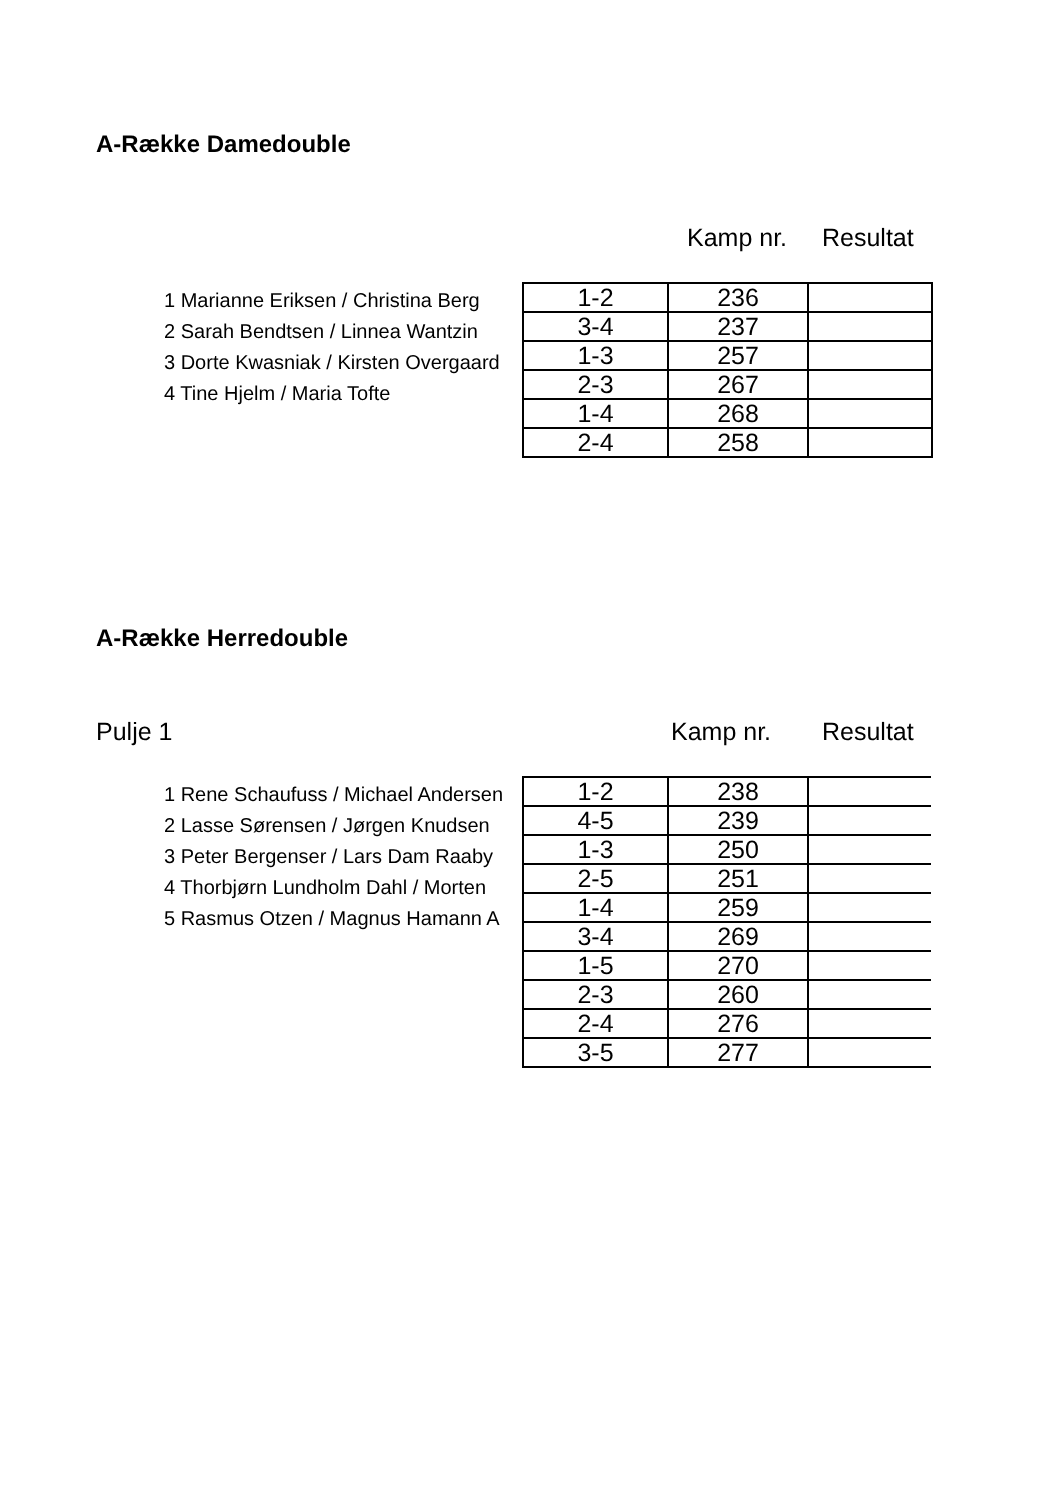A-Række Damedouble
Kamp nr. Resultat
1 Marianne Eriksen / Christina Berg
2 Sarah Bendtsen / Linnea Wantzin
3 Dorte Kwasniak / Kirsten Overgaard
4 Tine Hjelm / Maria Tofte
| 1-2 | 236 | |
| 3-4 | 237 | |
| 1-3 | 257 | |
| 2-3 | 267 | |
| 1-4 | 268 | |
| 2-4 | 258 | |
A-Række Herredouble
Pulje 1 Kamp nr. Resultat
1 Rene Schaufuss / Michael Andersen
2 Lasse Sørensen / Jørgen Knudsen
3 Peter Bergenser / Lars Dam Raaby
4 Thorbjørn Lundholm Dahl / Morten
5 Rasmus Otzen / Magnus Hamann A
| 1-2 | 238 | |
| 4-5 | 239 | |
| 1-3 | 250 | |
| 2-5 | 251 | |
| 1-4 | 259 | |
| 3-4 | 269 | |
| 1-5 | 270 | |
| 2-3 | 260 | |
| 2-4 | 276 | |
| 3-5 | 277 | |